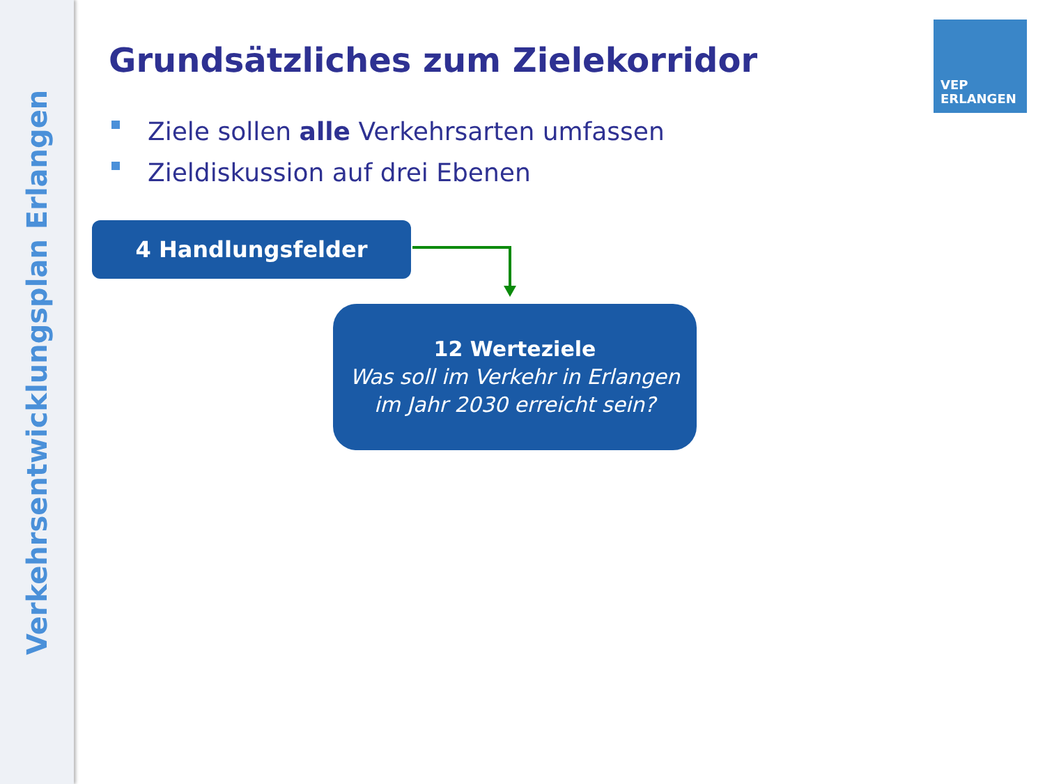Verkehrsentwicklungsplan Erlangen
VEP
ERLANGEN
Grundsätzliches zum Zielekorridor
Ziele sollen alle Verkehrsarten umfassen
Zieldiskussion auf drei Ebenen
4 Handlungsfelder
12 Werteziele
Was soll im Verkehr in Erlangen
im Jahr 2030 erreicht sein?